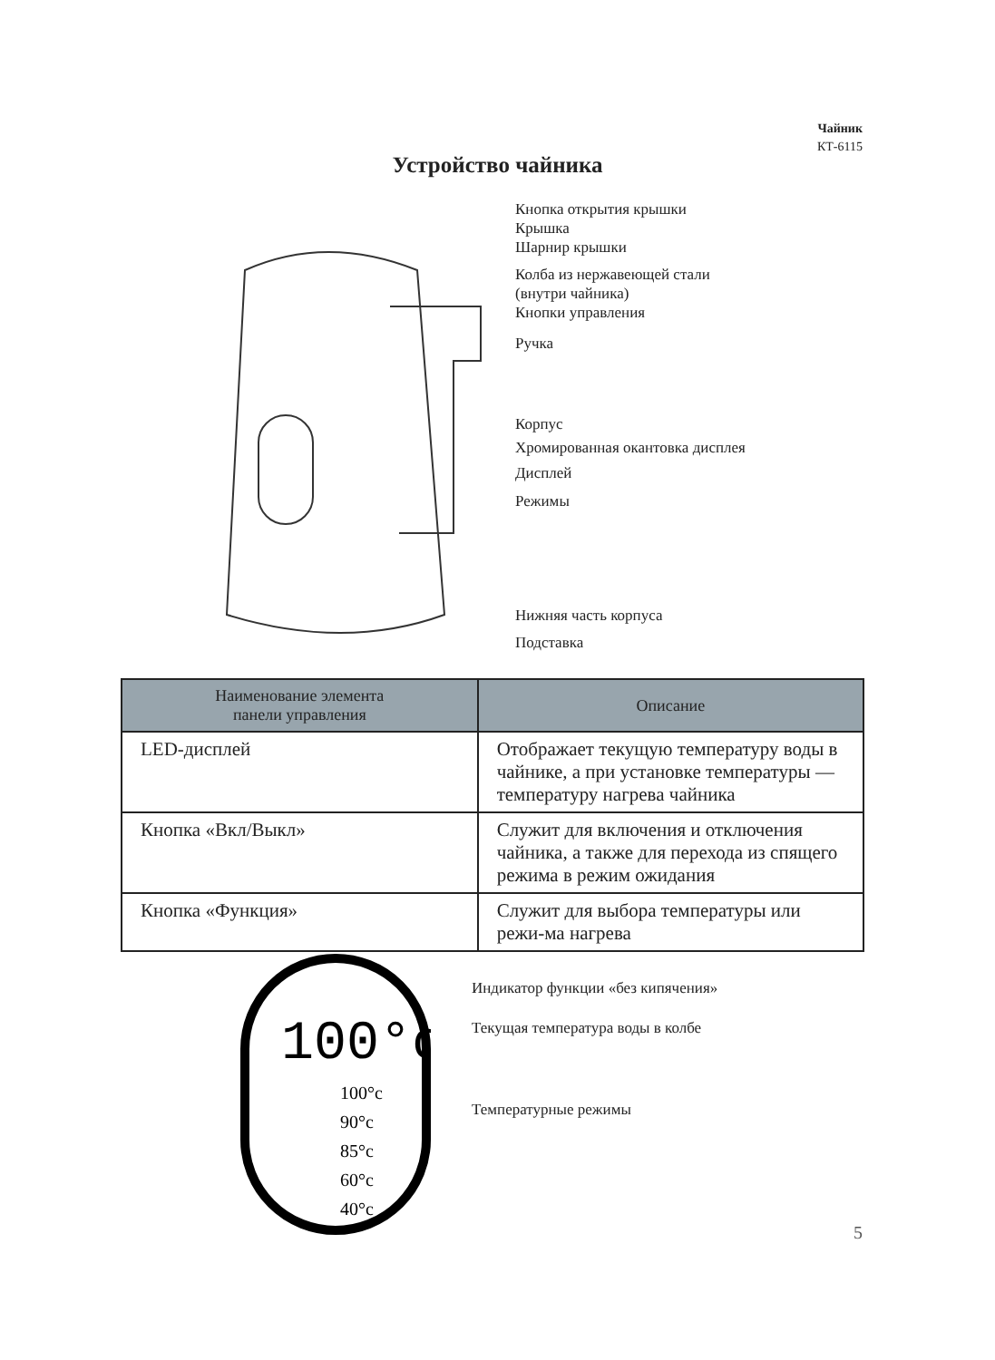Чайник
КТ-6115
Устройство чайника
Кнопка открытия крышки
Крышка
Шарнир крышки
Колба из нержавеющей стали
(внутри чайника)
Кнопки управления
Ручка
Корпус
Хромированная окантовка дисплея
Дисплей
Режимы
Нижняя часть корпуса
Подставка
| Наименование элемента панели управления | Описание |
| --- | --- |
| LED-дисплей | Отображает текущую температуру воды в чайнике, а при установке температуры — температуру нагрева чайника |
| Кнопка «Вкл/Выкл» | Служит для включения и отключения чайника, а также для перехода из спящего режима в режим ожидания |
| Кнопка «Функция» | Служит для выбора температуры или режи-ма нагрева |
100°c
100°c
90°c
85°c
60°c
40°c
Индикатор функции «без кипячения»
Текущая температура воды в колбе
Температурные режимы
5